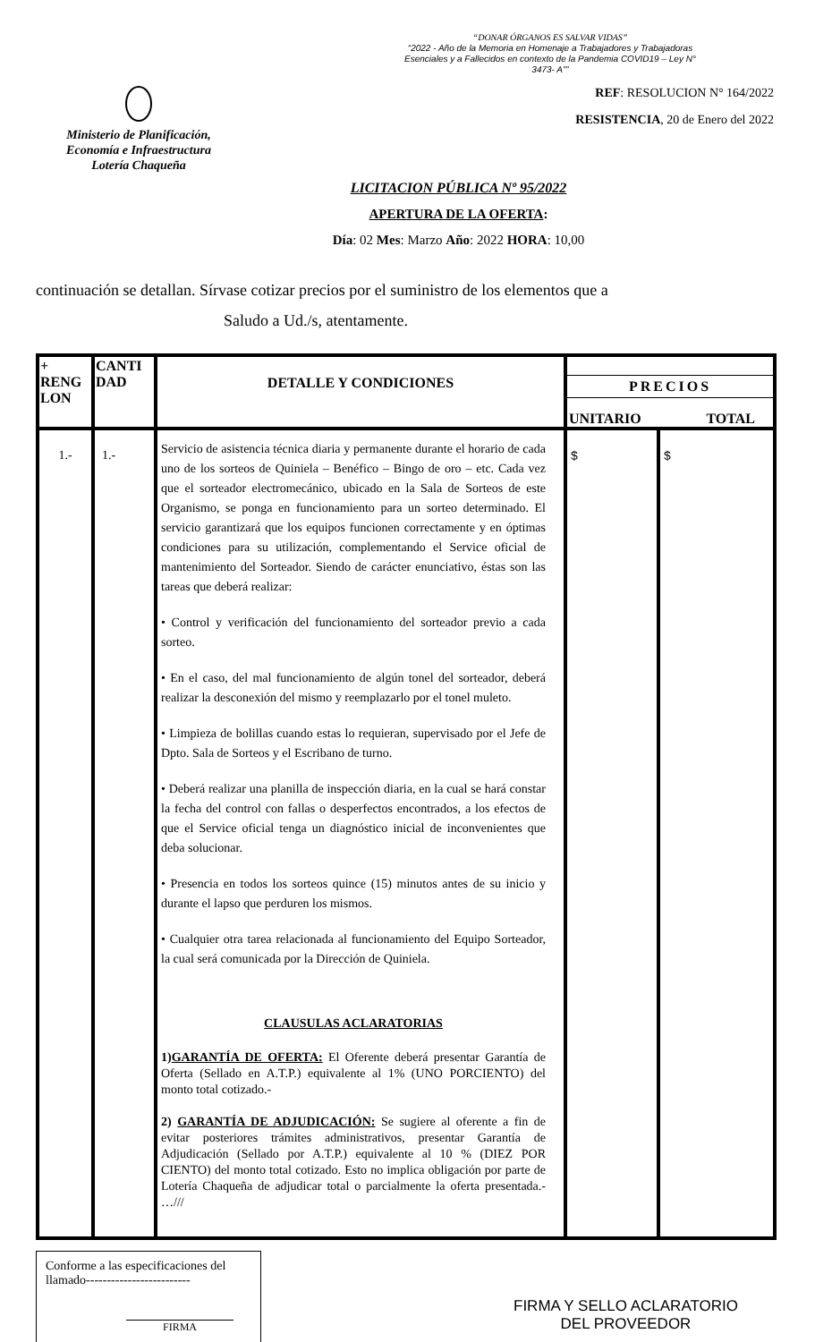Ministerio de Planificación,
Economía e Infraestructura
Lotería Chaqueña
“DONAR ÓRGANOS ES SALVAR VIDAS”
“2022 - Año de la Memoria en Homenaje a Trabajadores y Trabajadoras
Esenciales y a Fallecidos en contexto de la Pandemia COVID19 – Ley N°
3473- A””
REF: RESOLUCION N° 164/2022
RESISTENCIA, 20 de Enero del 2022
LICITACION PÚBLICA Nº 95/2022
APERTURA DE LA OFERTA:
Día: 02 Mes: Marzo Año: 2022 HORA: 10,00
continuación se detallan. Sírvase cotizar precios por el suministro de los elementos que a
Saludo a Ud./s, atentamente.
| + RENG LON | CANTI DAD | DETALLE Y CONDICIONES | PRECIOS UNITARIO TOTAL | |
| --- | --- | --- | --- | --- |
| 1.- | 1.- | Servicio de asistencia técnica diaria y permanente durante el horario de cada uno de los sorteos de Quiniela – Benéfico – Bingo de oro – etc. Cada vez que el sorteador electromecánico, ubicado en la Sala de Sorteos de este Organismo, se ponga en funcionamiento para un sorteo determinado. El servicio garantizará que los equipos funcionen correctamente y en óptimas condiciones para su utilización, complementando el Service oficial de mantenimiento del Sorteador. Siendo de carácter enunciativo, éstas son las tareas que deberá realizar: • Control y verificación del funcionamiento del sorteador previo a cada sorteo. • En el caso, del mal funcionamiento de algún tonel del sorteador, deberá realizar la desconexión del mismo y reemplazarlo por el tonel muleto. • Limpieza de bolillas cuando estas lo requieran, supervisado por el Jefe de Dpto. Sala de Sorteos y el Escribano de turno. • Deberá realizar una planilla de inspección diaria, en la cual se hará constar la fecha del control con fallas o desperfectos encontrados, a los efectos de que el Service oficial tenga un diagnóstico inicial de inconvenientes que deba solucionar. • Presencia en todos los sorteos quince (15) minutos antes de su inicio y durante el lapso que perduren los mismos. • Cualquier otra tarea relacionada al funcionamiento del Equipo Sorteador, la cual será comunicada por la Dirección de Quiniela. CLAUSULAS ACLARATORIAS 1) GARANTÍA DE OFERTA: El Oferente deberá presentar Garantía de Oferta (Sellado en A.T.P.) equivalente al 1% (UNO PORCIENTO) del monto total cotizado.- 2) GARANTÍA DE ADJUDICACIÓN: Se sugiere al oferente a fin de evitar posteriores trámites administrativos, presentar Garantía de Adjudicación (Sellado por A.T.P.) equivalente al 10 % (DIEZ POR CIENTO) del monto total cotizado. Esto no implica obligación por parte de Lotería Chaqueña de adjudicar total o parcialmente la oferta presentada.- …/// | $ | $ |
Conforme a las especificaciones del llamado-------------------------
FIRMA
FIRMA Y SELLO ACLARATORIO
DEL PROVEEDOR